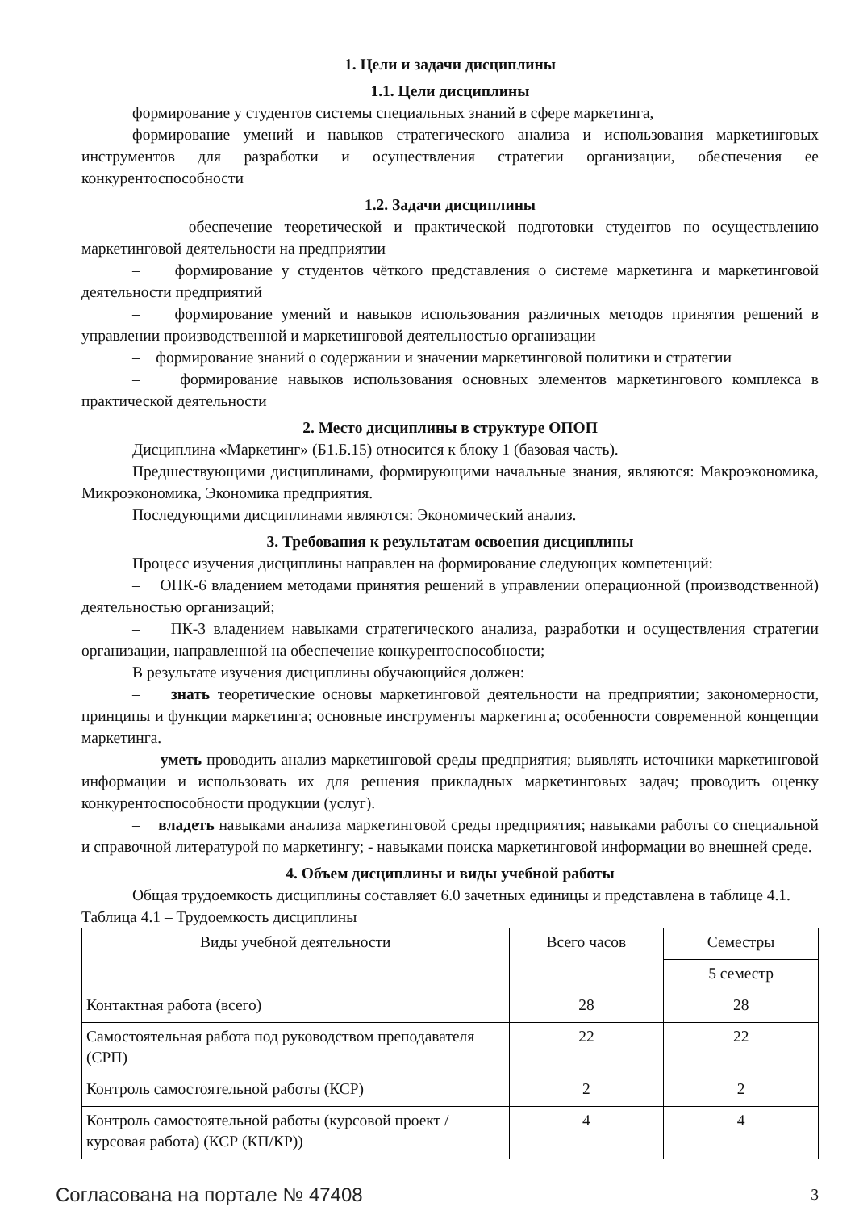1. Цели и задачи дисциплины
1.1. Цели дисциплины
формирование у студентов системы специальных знаний в сфере маркетинга,
формирование умений и навыков стратегического анализа и использования маркетинговых инструментов для разработки и осуществления стратегии организации, обеспечения ее конкурентоспособности
1.2. Задачи дисциплины
– обеспечение теоретической и практической подготовки студентов по осуществлению маркетинговой деятельности на предприятии
– формирование у студентов чёткого представления о системе маркетинга и маркетинговой деятельности предприятий
– формирование умений и навыков использования различных методов принятия решений в управлении производственной и маркетинговой деятельностью организации
– формирование знаний о содержании и значении маркетинговой политики и стратегии
– формирование навыков использования основных элементов маркетингового комплекса в практической деятельности
2. Место дисциплины в структуре ОПОП
Дисциплина «Маркетинг» (Б1.Б.15) относится к блоку 1 (базовая часть).
Предшествующими дисциплинами, формирующими начальные знания, являются: Макроэкономика, Микроэкономика, Экономика предприятия.
Последующими дисциплинами являются: Экономический анализ.
3. Требования к результатам освоения дисциплины
Процесс изучения дисциплины направлен на формирование следующих компетенций:
– ОПК-6 владением методами принятия решений в управлении операционной (производственной) деятельностью организаций;
– ПК-3 владением навыками стратегического анализа, разработки и осуществления стратегии организации, направленной на обеспечение конкурентоспособности;
В результате изучения дисциплины обучающийся должен:
– знать теоретические основы маркетинговой деятельности на предприятии; закономерности, принципы и функции маркетинга; основные инструменты маркетинга; особенности современной концепции маркетинга.
– уметь проводить анализ маркетинговой среды предприятия; выявлять источники маркетинговой информации и использовать их для решения прикладных маркетинговых задач; проводить оценку конкурентоспособности продукции (услуг).
– владеть навыками анализа маркетинговой среды предприятия; навыками работы со специальной и справочной литературой по маркетингу; - навыками поиска маркетинговой информации во внешней среде.
4. Объем дисциплины и виды учебной работы
Общая трудоемкость дисциплины составляет 6.0 зачетных единицы и представлена в таблице 4.1.
Таблица 4.1 – Трудоемкость дисциплины
| Виды учебной деятельности | Всего часов | Семестры |
| --- | --- | --- |
| | | 5 семестр |
| Контактная работа (всего) | 28 | 28 |
| Самостоятельная работа под руководством преподавателя (СРП) | 22 | 22 |
| Контроль самостоятельной работы (КСР) | 2 | 2 |
| Контроль самостоятельной работы (курсовой проект / курсовая работа) (КСР (КП/КР)) | 4 | 4 |
Согласована на портале № 47408 3